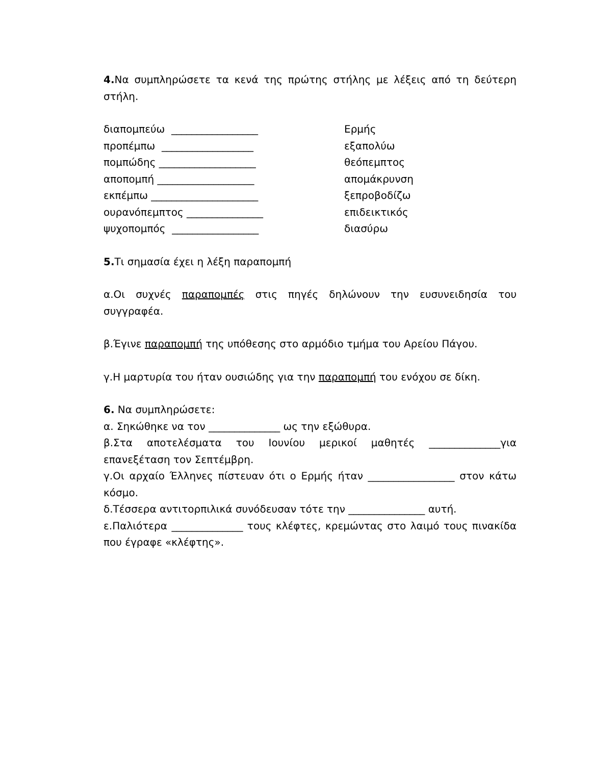4. Να συμπληρώσετε τα κενά της πρώτης στήλης με λέξεις από τη δεύτερη στήλη.
διαπομπεύω _________________ Ερμής
προπέμπω __________________ εξαπολύω
πομπώδης ___________________ θεόπεμπτος
αποπομπή ___________________ απομάκρυνση
εκπέμπω _____________________ ξεπροβοδίζω
ουρανόπεμπτος _______________ επιδεικτικός
ψυχοπομπός _________________ διασύρω
5. Τι σημασία έχει η λέξη παραπομπή
α.Οι συχνές παραπομπές στις πηγές δηλώνουν την ευσυνειδησία του συγγραφέα.
β.Έγινε παραπομπή της υπόθεσης στο αρμόδιο τμήμα του Αρείου Πάγου.
γ.Η μαρτυρία του ήταν ουσιώδης για την παραπομπή του ενόχου σε δίκη.
6. Να συμπληρώσετε:
α. Σηκώθηκε να τον ______________ ως την εξώθυρα.
β.Στα αποτελέσματα του Ιουνίου μερικοί μαθητές ______________για επανεξέταση τον Σεπτέμβρη.
γ.Οι αρχαίο Έλληνες πίστευαν ότι ο Ερμής ήταν _________________ στον κάτω κόσμο.
δ.Τέσσερα αντιτορπιλικά συνόδευσαν τότε την _______________ αυτή.
ε.Παλιότερα ______________ τους κλέφτες, κρεμώντας στο λαιμό τους πινακίδα που έγραφε «κλέφτης».